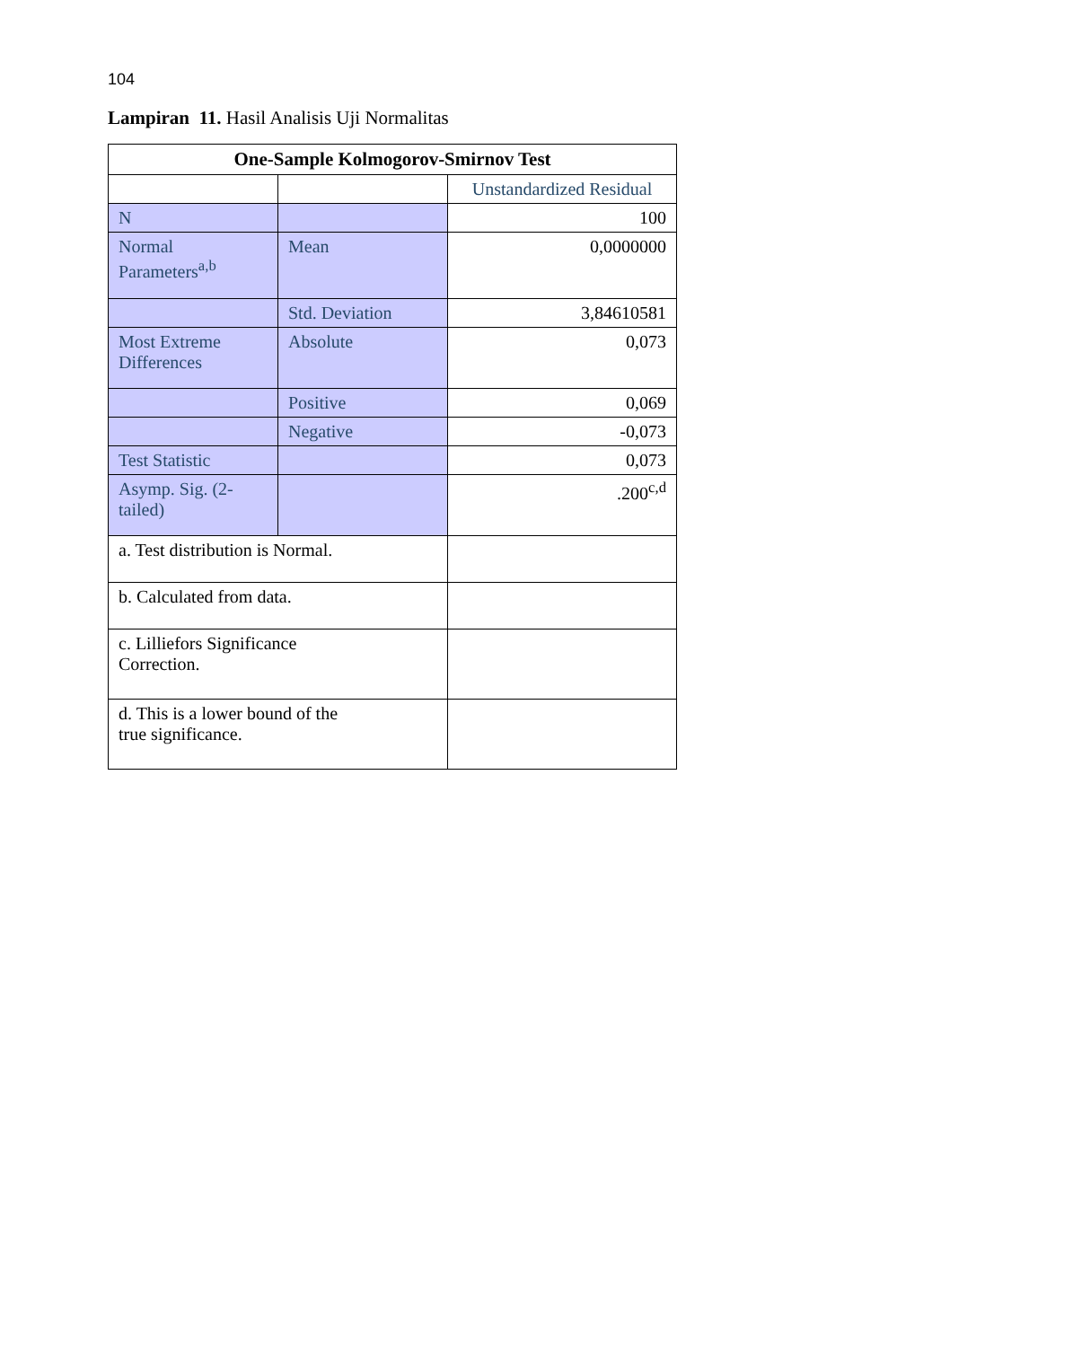104
Lampiran 11. Hasil Analisis Uji Normalitas
| One-Sample Kolmogorov-Smirnov Test | | |
| --- | --- | --- |
| | | Unstandardized Residual |
| N | | 100 |
| Normal Parameters<sup>a,b</sup> | Mean | 0,0000000 |
| | Std. Deviation | 3,84610581 |
| Most Extreme Differences | Absolute | 0,073 |
| | Positive | 0,069 |
| | Negative | -0,073 |
| Test Statistic | | 0,073 |
| Asymp. Sig. (2-tailed) | | .200<sup>c,d</sup> |
| a. Test distribution is Normal. | | |
| b. Calculated from data. | | |
| c. Lilliefors Significance Correction. | | |
| d. This is a lower bound of the true significance. | | |